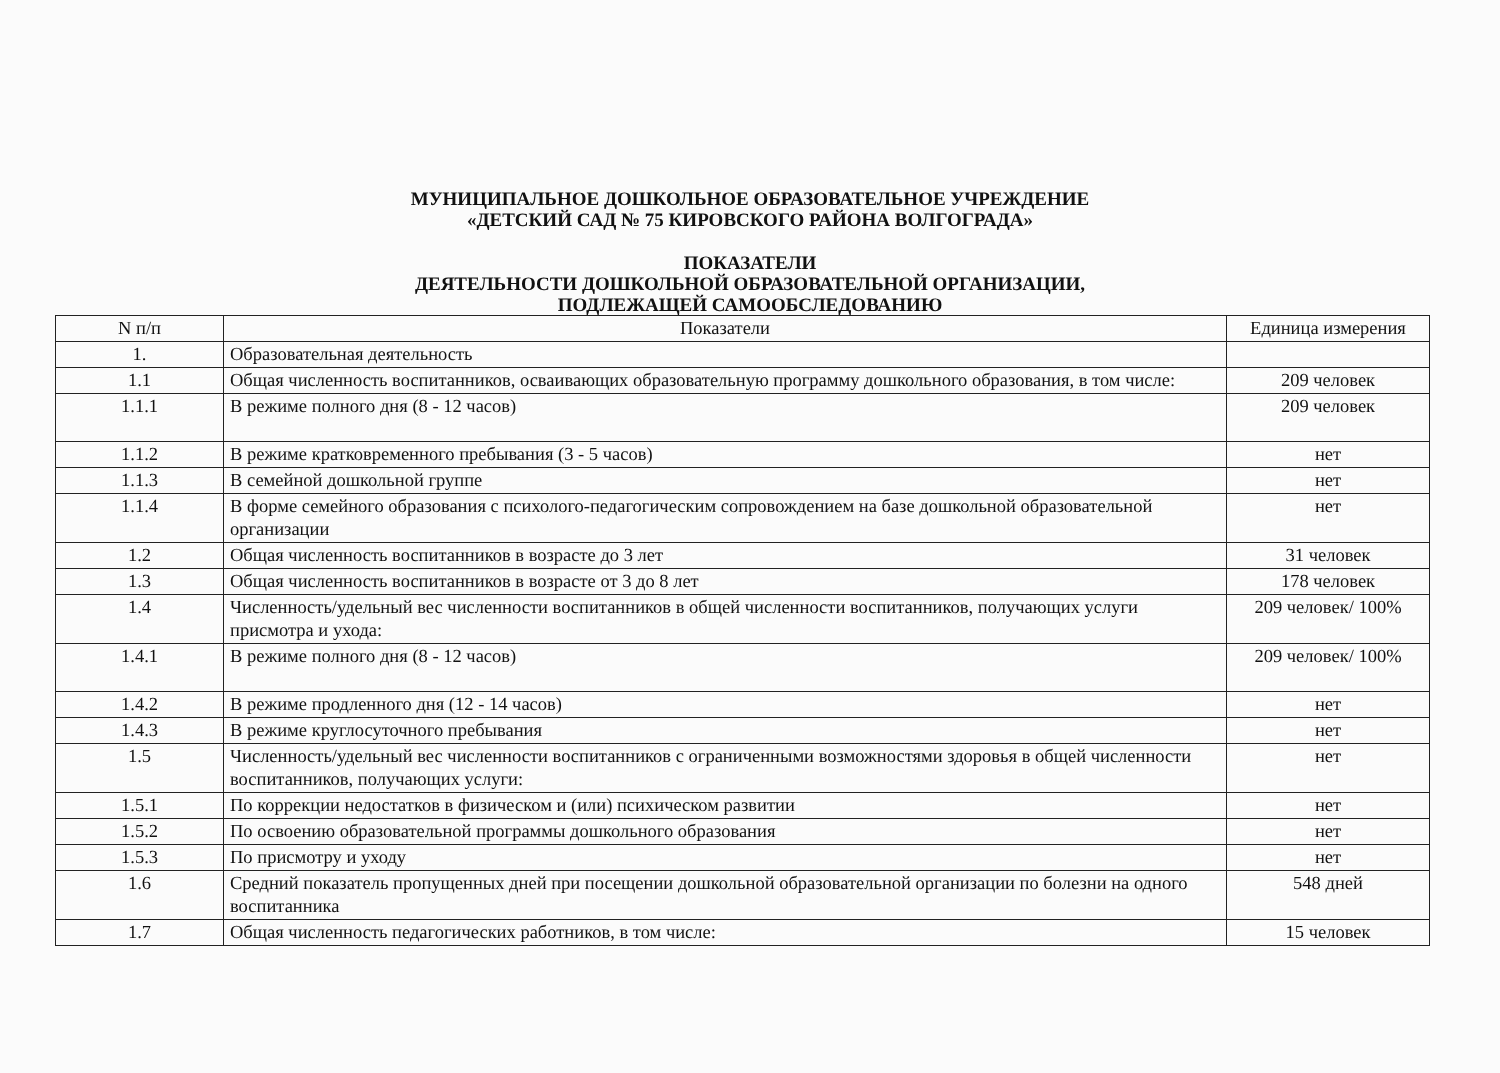МУНИЦИПАЛЬНОЕ ДОШКОЛЬНОЕ ОБРАЗОВАТЕЛЬНОЕ УЧРЕЖДЕНИЕ
«ДЕТСКИЙ САД № 75 КИРОВСКОГО РАЙОНА ВОЛГОГРАДА»
ПОКАЗАТЕЛИ
ДЕЯТЕЛЬНОСТИ ДОШКОЛЬНОЙ ОБРАЗОВАТЕЛЬНОЙ ОРГАНИЗАЦИИ,
ПОДЛЕЖАЩЕЙ САМООБСЛЕДОВАНИЮ
| N п/п | Показатели | Единица измерения |
| --- | --- | --- |
| 1. | Образовательная деятельность | |
| 1.1 | Общая численность воспитанников, осваивающих образовательную программу дошкольного образования, в том числе: | 209 человек |
| 1.1.1 | В режиме полного дня (8 - 12 часов) | 209 человек |
| 1.1.2 | В режиме кратковременного пребывания (3 - 5 часов) | нет |
| 1.1.3 | В семейной дошкольной группе | нет |
| 1.1.4 | В форме семейного образования с психолого-педагогическим сопровождением на базе дошкольной образовательной организации | нет |
| 1.2 | Общая численность воспитанников в возрасте до 3 лет | 31 человек |
| 1.3 | Общая численность воспитанников в возрасте от 3 до 8 лет | 178 человек |
| 1.4 | Численность/удельный вес численности воспитанников в общей численности воспитанников, получающих услуги присмотра и ухода: | 209 человек/ 100% |
| 1.4.1 | В режиме полного дня (8 - 12 часов) | 209 человек/ 100% |
| 1.4.2 | В режиме продленного дня (12 - 14 часов) | нет |
| 1.4.3 | В режиме круглосуточного пребывания | нет |
| 1.5 | Численность/удельный вес численности воспитанников с ограниченными возможностями здоровья в общей численности воспитанников, получающих услуги: | нет |
| 1.5.1 | По коррекции недостатков в физическом и (или) психическом развитии | нет |
| 1.5.2 | По освоению образовательной программы дошкольного образования | нет |
| 1.5.3 | По присмотру и уходу | нет |
| 1.6 | Средний показатель пропущенных дней при посещении дошкольной образовательной организации по болезни на одного воспитанника | 548 дней |
| 1.7 | Общая численность педагогических работников, в том числе: | 15 человек |